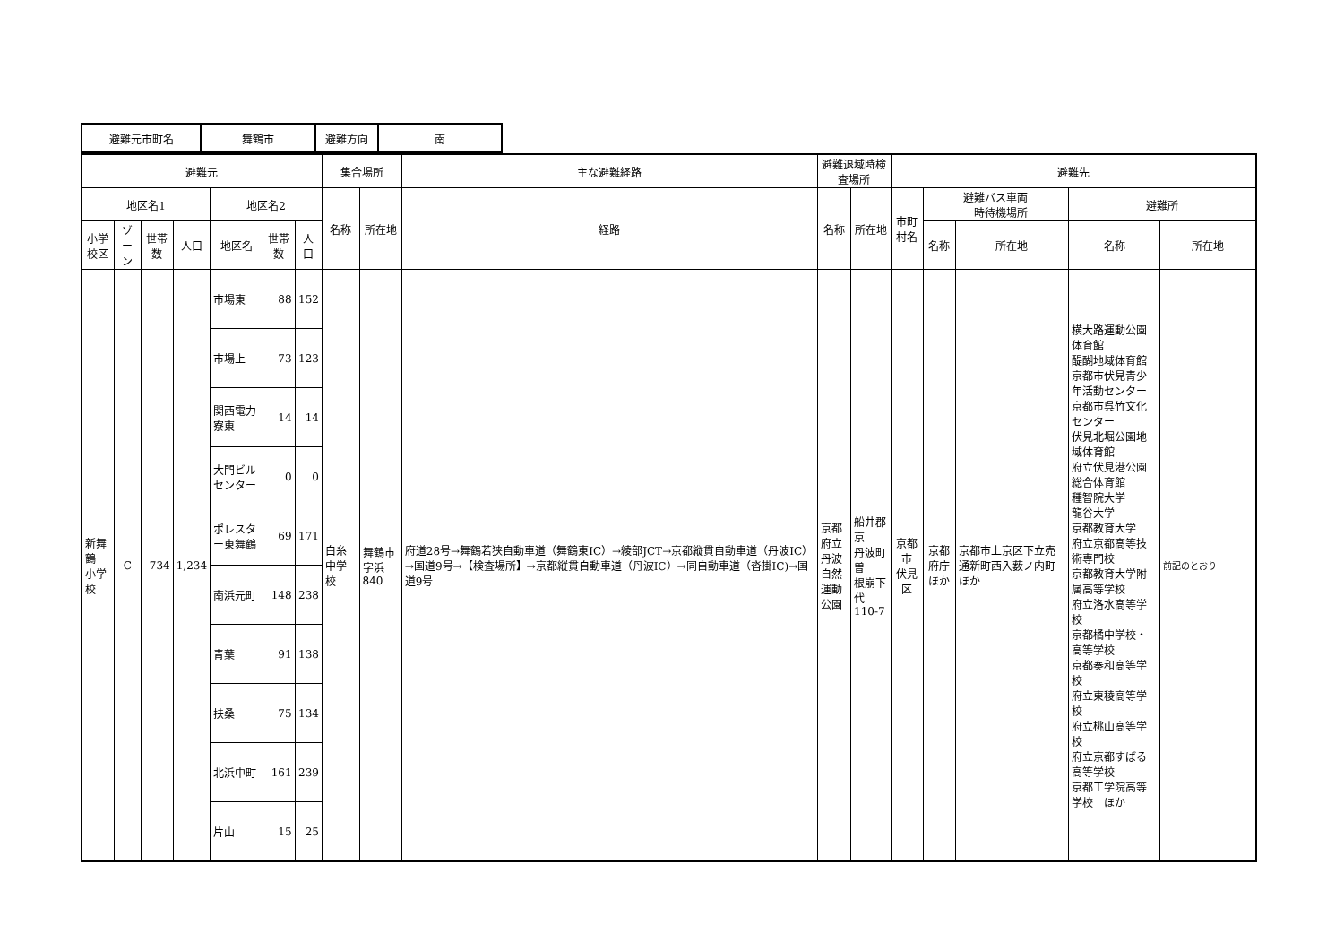| 避難元市町名 | 舞鶴市 | 避難方向 | 南 |
| 避難元 | | | | | | | 集合場所 | | 主な避難経路 | 避難退域時検査場所 | | 避難先 | | | | |
| --- | --- | --- | --- | --- | --- | --- | --- | --- | --- | --- | --- | --- | --- | --- | --- | --- |
| 地区名1 | | | | 地区名2 | | | 名称 | 所在地 | 経路 | 名称 | 所在地 | 市町村名 | 避難バス車両 一時待機場所 | | 避難所 | |
| 小学校区 | ゾーン | 世帯数 | 人口 | 地区名 | 世帯数 | 人口 | | | | | | | 名称 | 所在地 | 名称 | 所在地 |
| 新舞鶴 小学校 | C | 734 | 1,234 | 市場東 | 88 | 152 | 白糸中学校 | 舞鶴市字浜 840 | 府道28号→舞鶴若狭自動車道（舞鶴東IC）→綾部JCT→京都縦貫自動車道（丹波IC）→国道9号→【検査場所】→京都縦貫自動車道（丹波IC）→同自動車道（沓掛IC)→国道9号 | 京都府立 丹波自然 運動公園 | 船井郡京 丹波町曽 根崩下代 110-7 | 京都市 伏見区 | 京都府庁 ほか | 京都市上京区下立売通新町西入薮ノ内町ほか | 横大路運動公園体育館 醍醐地域体育館 京都市伏見青少年活動センター 京都市呉竹文化センター 伏見北堀公園地域体育館 府立伏見港公園総合体育館 種智院大学 龍谷大学 京都教育大学 府立京都高等技術専門校 京都教育大学附属高等学校 府立洛水高等学校 京都橘中学校・高等学校 京都奏和高等学校 府立東稜高等学校 府立桃山高等学校 府立京都すばる高等学校 京都工学院高等学校 ほか | 前記のとおり |
| | | | | 市場上 | 73 | 123 | | | | | | | | | | |
| | | | | 関西電力 寮東 | 14 | 14 | | | | | | | | | | |
| | | | | 大門ビル センター | 0 | 0 | | | | | | | | | | |
| | | | | ポレスター東舞鶴 | 69 | 171 | | | | | | | | | | |
| | | | | 南浜元町 | 148 | 238 | | | | | | | | | | |
| | | | | 青葉 | 91 | 138 | | | | | | | | | | |
| | | | | 扶桑 | 75 | 134 | | | | | | | | | | |
| | | | | 北浜中町 | 161 | 239 | | | | | | | | | | |
| | | | | 片山 | 15 | 25 | | | | | | | | | | |